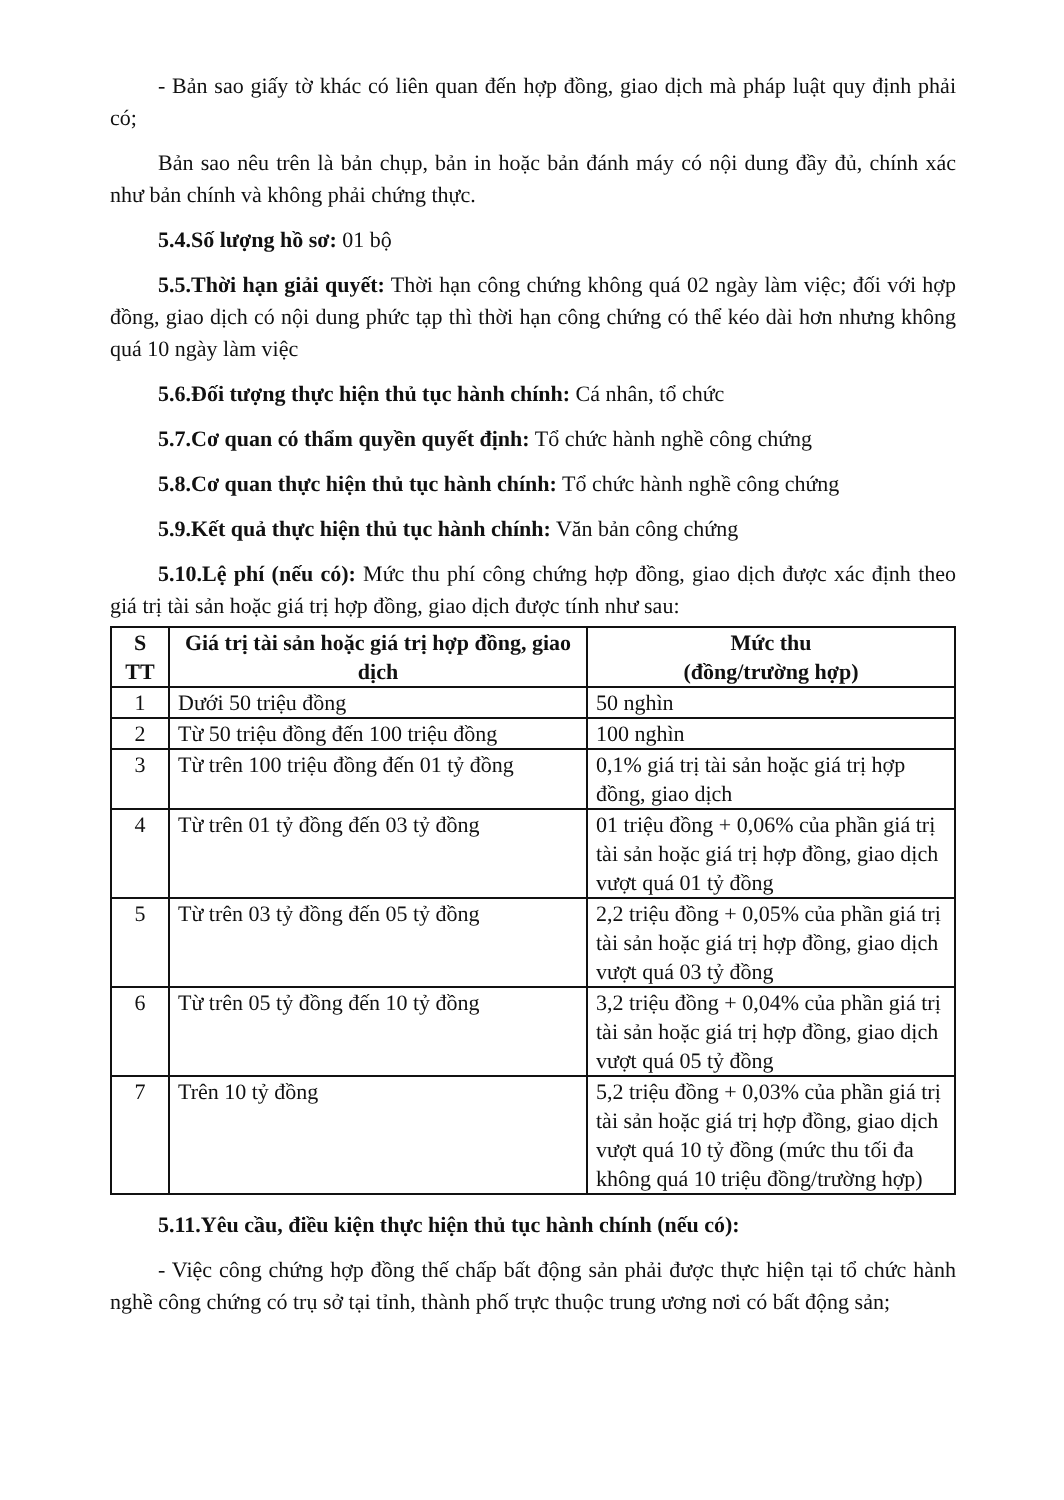- Bản sao giấy tờ khác có liên quan đến hợp đồng, giao dịch mà pháp luật quy định phải có;
Bản sao nêu trên là bản chụp, bản in hoặc bản đánh máy có nội dung đầy đủ, chính xác như bản chính và không phải chứng thực.
5.4.Số lượng hồ sơ: 01 bộ
5.5.Thời hạn giải quyết: Thời hạn công chứng không quá 02 ngày làm việc; đối với hợp đồng, giao dịch có nội dung phức tạp thì thời hạn công chứng có thể kéo dài hơn nhưng không quá 10 ngày làm việc
5.6.Đối tượng thực hiện thủ tục hành chính: Cá nhân, tổ chức
5.7.Cơ quan có thẩm quyền quyết định: Tổ chức hành nghề công chứng
5.8.Cơ quan thực hiện thủ tục hành chính: Tổ chức hành nghề công chứng
5.9.Kết quả thực hiện thủ tục hành chính: Văn bản công chứng
5.10.Lệ phí (nếu có): Mức thu phí công chứng hợp đồng, giao dịch được xác định theo giá trị tài sản hoặc giá trị hợp đồng, giao dịch được tính như sau:
| S TT | Giá trị tài sản hoặc giá trị hợp đồng, giao dịch | Mức thu (đồng/trường hợp) |
| --- | --- | --- |
| 1 | Dưới 50 triệu đồng | 50 nghìn |
| 2 | Từ 50 triệu đồng đến 100 triệu đồng | 100 nghìn |
| 3 | Từ trên 100 triệu đồng đến 01 tỷ đồng | 0,1% giá trị tài sản hoặc giá trị hợp đồng, giao dịch |
| 4 | Từ trên 01 tỷ đồng đến 03 tỷ đồng | 01 triệu đồng + 0,06% của phần giá trị tài sản hoặc giá trị hợp đồng, giao dịch vượt quá 01 tỷ đồng |
| 5 | Từ trên 03 tỷ đồng đến 05 tỷ đồng | 2,2 triệu đồng + 0,05% của phần giá trị tài sản hoặc giá trị hợp đồng, giao dịch vượt quá 03 tỷ đồng |
| 6 | Từ trên 05 tỷ đồng đến 10 tỷ đồng | 3,2 triệu đồng + 0,04% của phần giá trị tài sản hoặc giá trị hợp đồng, giao dịch vượt quá 05 tỷ đồng |
| 7 | Trên 10 tỷ đồng | 5,2 triệu đồng + 0,03% của phần giá trị tài sản hoặc giá trị hợp đồng, giao dịch vượt quá 10 tỷ đồng (mức thu tối đa không quá 10 triệu đồng/trường hợp) |
5.11.Yêu cầu, điều kiện thực hiện thủ tục hành chính (nếu có):
- Việc công chứng hợp đồng thế chấp bất động sản phải được thực hiện tại tổ chức hành nghề công chứng có trụ sở tại tỉnh, thành phố trực thuộc trung ương nơi có bất động sản;